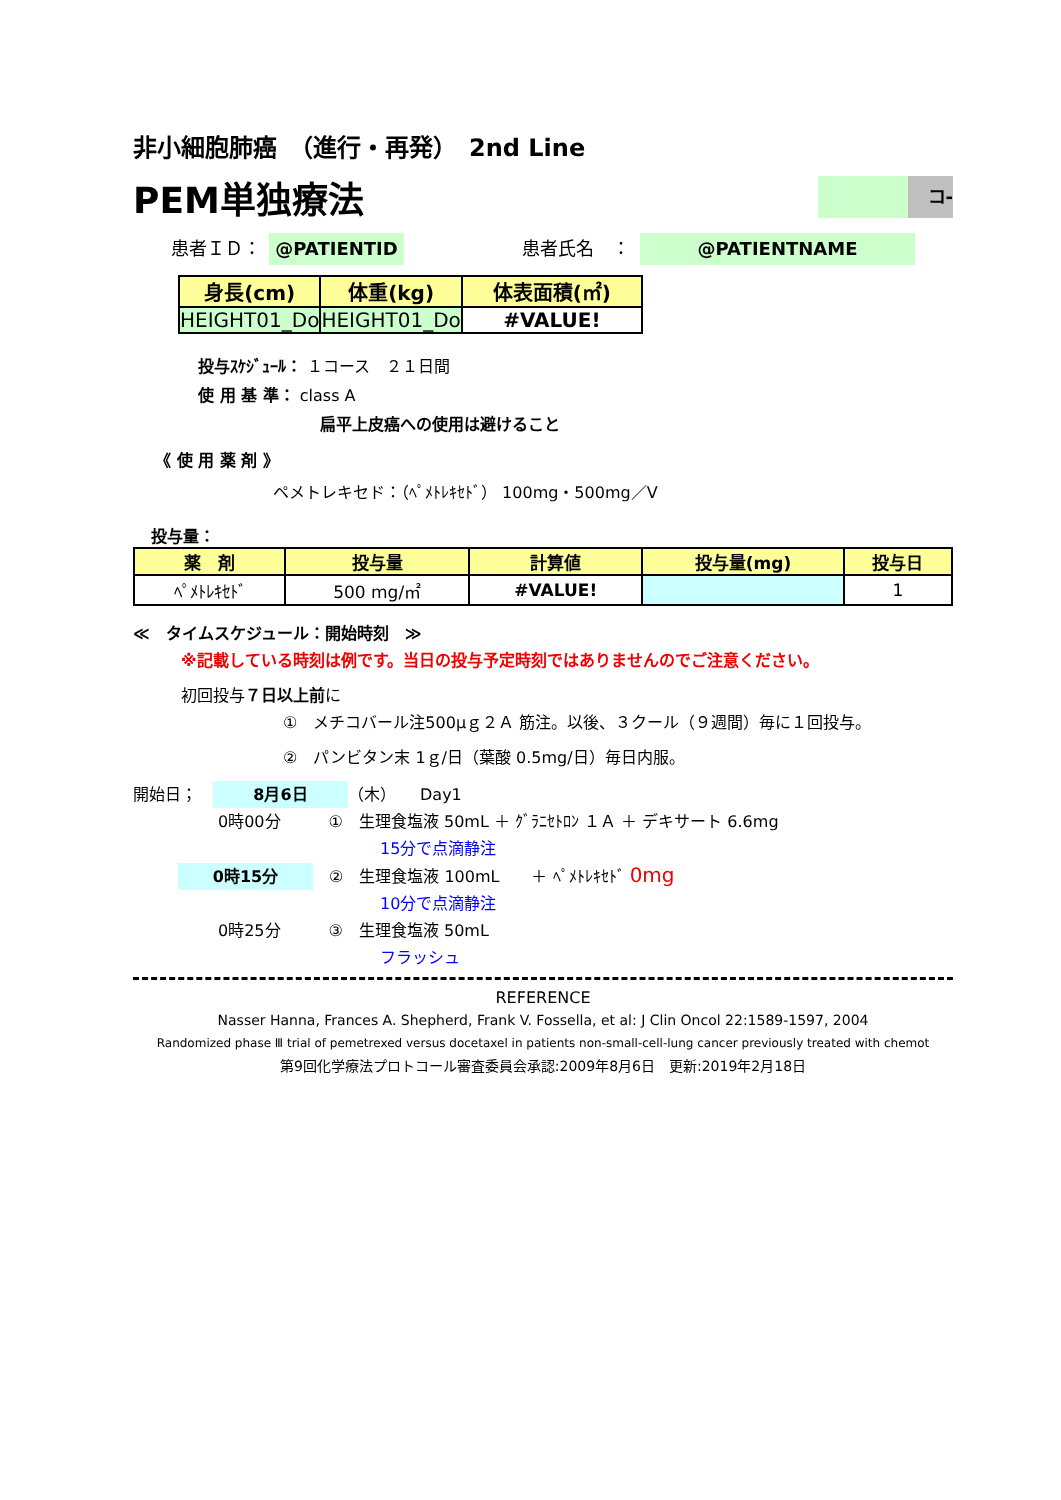非小細胞肺癌　（進行・再発）　2nd Line
PEM単独療法
コ-
患者ＩＤ： @PATIENTID 患者氏名　： @PATIENTNAME
| 身長(cm) | 体重(kg) | 体表面積(㎡) |
| --- | --- | --- |
| HEIGHT01_Do | HEIGHT01_Do | #VALUE! |
投与ｽｹｼﾞｭｰﾙ： １コース　２１日間
使 用 基 準： class A
扁平上皮癌への使用は避けること
《 使 用 薬 剤 》
ペメトレキセド：（ﾍﾟﾒﾄﾚｷｾﾄﾞ） 100mg・500mg／V
投与量：
| 薬 剤 | 投与量 | 計算値 | 投与量(mg) | 投与日 |
| --- | --- | --- | --- | --- |
| ﾍﾟﾒﾄﾚｷｾﾄﾞ | 500 mg/㎡ | #VALUE! | | 1 |
≪　タイムスケジュール：開始時刻　≫
※記載している時刻は例です。当日の投与予定時刻ではありませんのでご注意ください。
初回投与７日以上前に
①　メチコバール注500μｇ２Ａ 筋注。以後、３クール（９週間）毎に１回投与。
②　パンビタン末 1ｇ/日（葉酸 0.5mg/日）毎日内服。
開始日；　8月6日 （木）　　Day1
0時00分　　　①　生理食塩液 50mL ＋ ｸﾞﾗﾆｾﾄﾛﾝ １Ａ ＋ デキサート 6.6mg
15分で点滴静注
0時15分　②　生理食塩液 100mL　　＋ ﾍﾟﾒﾄﾚｷｾﾄﾞ 0mg
10分で点滴静注
0時25分　　　③　生理食塩液 50mL
フラッシュ
REFERENCE
Nasser Hanna, Frances A. Shepherd, Frank V. Fossella, et al: J Clin Oncol 22:1589-1597, 2004
Randomized phase Ⅲ trial of pemetrexed versus docetaxel in patients non-small-cell-lung cancer previously treated with chemot
第9回化学療法プロトコール審査委員会承認:2009年8月6日　更新:2019年2月18日